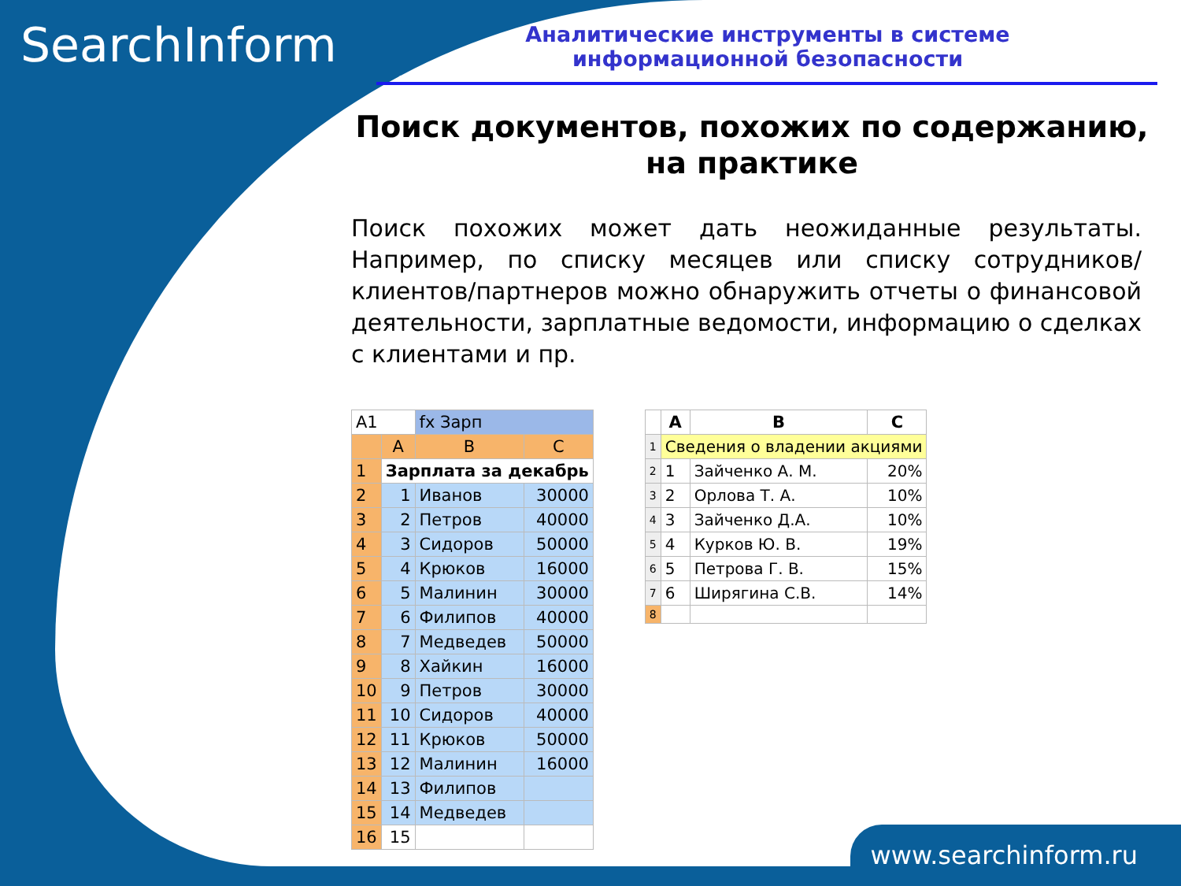SearchInform
Аналитические инструменты в системе
информационной безопасности
Поиск документов, похожих по содержанию,
на практике
Поиск похожих может дать неожиданные результаты. Например, по списку месяцев или списку сотрудников/клиентов/партнеров можно обнаружить отчеты о финансовой деятельности, зарплатные ведомости, информацию о сделках с клиентами и пр.
| A1 | | fx Зарп | |
| | A | B | C |
| 1 | Зарплата за декабрь | | |
| 2 | 1 | Иванов | 30000 |
| 3 | 2 | Петров | 40000 |
| 4 | 3 | Сидоров | 50000 |
| 5 | 4 | Крюков | 16000 |
| 6 | 5 | Малинин | 30000 |
| 7 | 6 | Филипов | 40000 |
| 8 | 7 | Медведев | 50000 |
| 9 | 8 | Хайкин | 16000 |
| 10 | 9 | Петров | 30000 |
| 11 | 10 | Сидоров | 40000 |
| 12 | 11 | Крюков | 50000 |
| 13 | 12 | Малинин | 16000 |
| 14 | 13 | Филипов | |
| 15 | 14 | Медведев | |
| 16 | 15 | | |
| | A | B | C |
| --- | --- | --- | --- |
| 1 | Сведения о владении акциями | | |
| 2 | 1 | Зайченко А. М. | 20% |
| 3 | 2 | Орлова Т. А. | 10% |
| 4 | 3 | Зайченко Д.А. | 10% |
| 5 | 4 | Курков Ю. В. | 19% |
| 6 | 5 | Петрова Г. В. | 15% |
| 7 | 6 | Ширягина С.В. | 14% |
| 8 | | | |
www.searchinform.ru